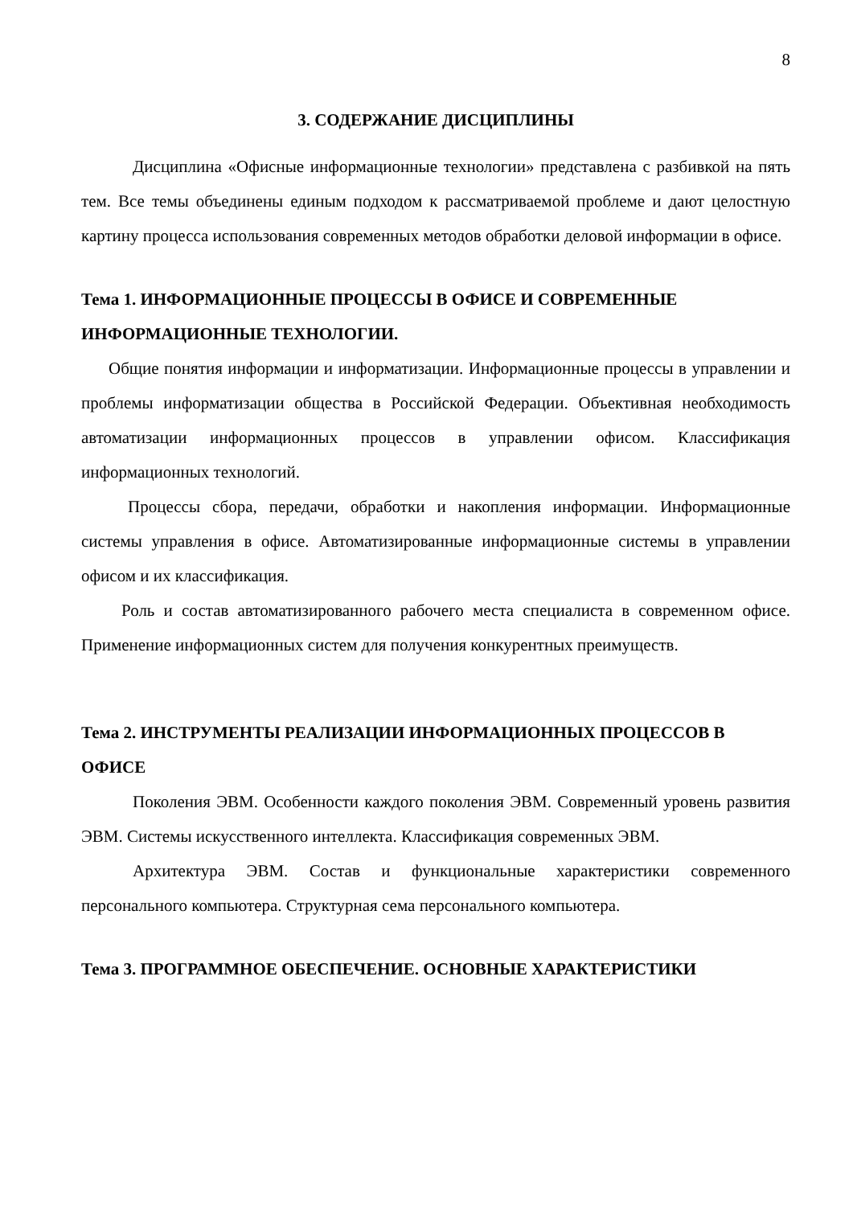8
3. СОДЕРЖАНИЕ ДИСЦИПЛИНЫ
Дисциплина «Офисные информационные технологии» представлена с разбивкой на пять тем. Все темы объединены единым подходом к рассматриваемой проблеме и дают целостную картину процесса использования современных методов обработки деловой информации в офисе.
Тема 1. ИНФОРМАЦИОННЫЕ ПРОЦЕССЫ В ОФИСЕ И СОВРЕМЕННЫЕ ИНФОРМАЦИОННЫЕ ТЕХНОЛОГИИ.
Общие понятия информации и информатизации. Информационные процессы в управлении и проблемы информатизации общества в Российской Федерации. Объективная необходимость автоматизации информационных процессов в управлении офисом. Классификация информационных технологий.
Процессы сбора, передачи, обработки и накопления информации. Информационные системы управления в офисе. Автоматизированные информационные системы в управлении офисом и их классификация.
Роль и состав автоматизированного рабочего места специалиста в современном офисе. Применение информационных систем для получения конкурентных преимуществ.
Тема 2. ИНСТРУМЕНТЫ РЕАЛИЗАЦИИ ИНФОРМАЦИОННЫХ ПРОЦЕССОВ В ОФИСЕ
Поколения ЭВМ. Особенности каждого поколения ЭВМ. Современный уровень развития ЭВМ. Системы искусственного интеллекта. Классификация современных ЭВМ.
Архитектура ЭВМ. Состав и функциональные характеристики современного персонального компьютера. Структурная сема персонального компьютера.
Тема 3. ПРОГРАММНОЕ ОБЕСПЕЧЕНИЕ. ОСНОВНЫЕ ХАРАКТЕРИСТИКИ